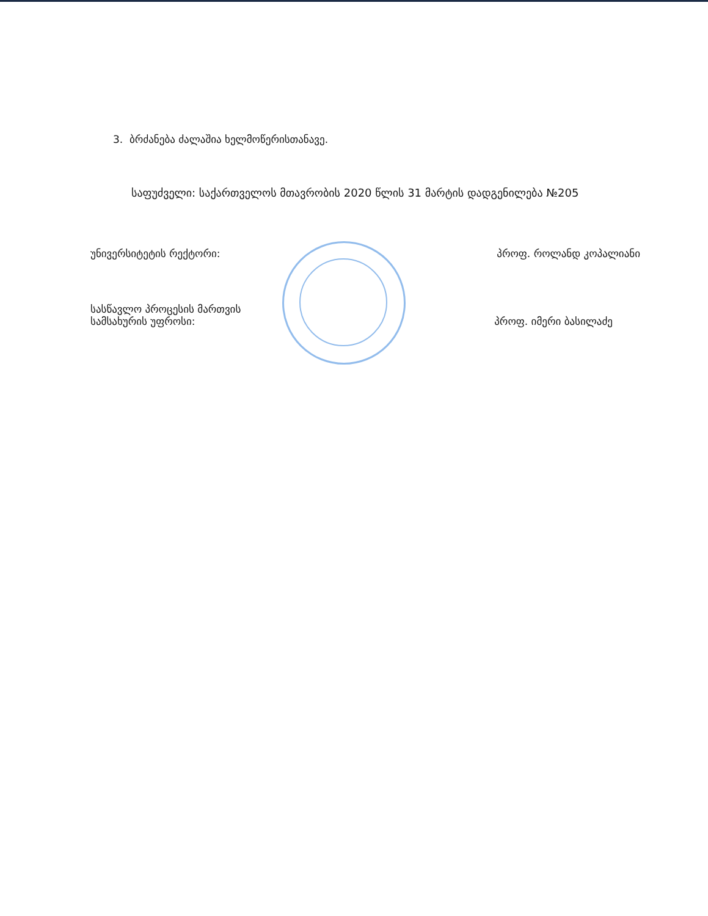3. ბრძანება ძალაშია ხელმოწერისთანავე.
საფუძველი: საქართველოს მთავრობის 2020 წლის 31 მარტის დადგენილება №205
უნივერსიტეტის რექტორი: პროფ. როლანდ კოპალიანი
სასწავლო პროცესის მართვის
სამსახურის უფროსი: პროფ. იმერი ბასილაძე